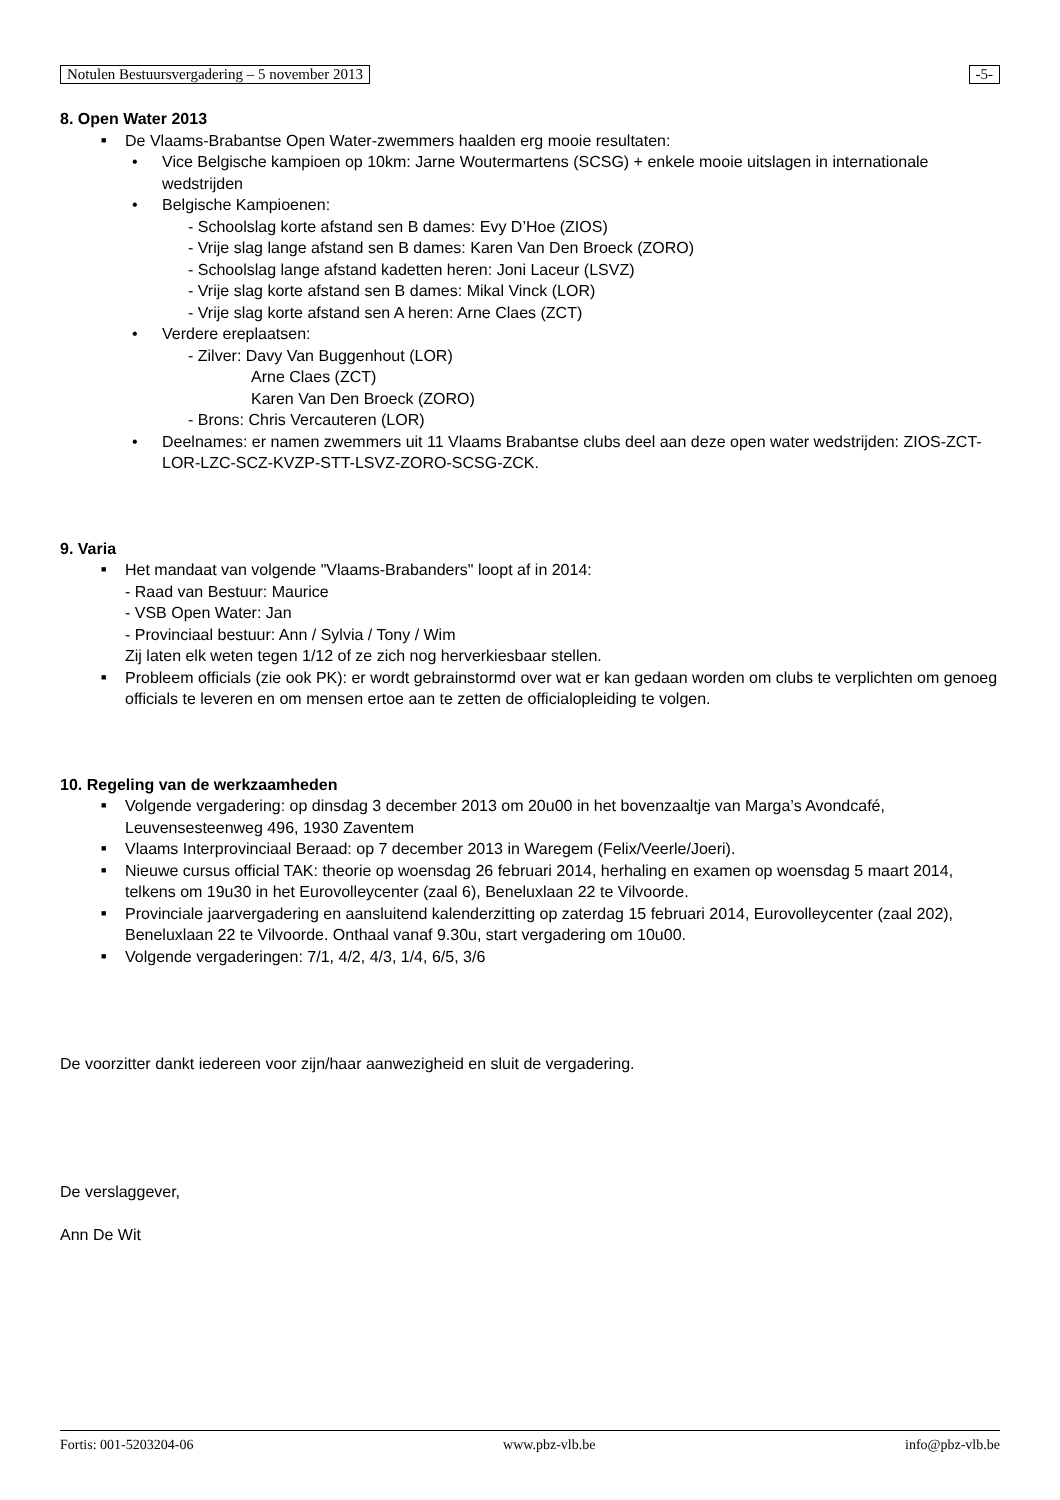Notulen Bestuursvergadering – 5 november 2013 -5-
8. Open Water 2013
■ De Vlaams-Brabantse Open Water-zwemmers haalden erg mooie resultaten:
• Vice Belgische kampioen op 10km: Jarne Woutermartens (SCSG) + enkele mooie uitslagen in internationale wedstrijden
• Belgische Kampioenen:
- Schoolslag korte afstand sen B dames: Evy D’Hoe (ZIOS)
- Vrije slag lange afstand sen B dames: Karen Van Den Broeck (ZORO)
- Schoolslag lange afstand kadetten heren: Joni Laceur (LSVZ)
- Vrije slag korte afstand sen B dames: Mikal Vinck (LOR)
- Vrije slag korte afstand sen A heren: Arne Claes (ZCT)
• Verdere ereplaatsen:
- Zilver: Davy Van Buggenhout (LOR)
Arne Claes (ZCT)
Karen Van Den Broeck (ZORO)
- Brons: Chris Vercauteren (LOR)
• Deelnames: er namen zwemmers uit 11 Vlaams Brabantse clubs deel aan deze open water wedstrijden: ZIOS-ZCT-LOR-LZC-SCZ-KVZP-STT-LSVZ-ZORO-SCSG-ZCK.
9. Varia
■ Het mandaat van volgende "Vlaams-Brabanders" loopt af in 2014:
- Raad van Bestuur: Maurice
- VSB Open Water: Jan
- Provinciaal bestuur: Ann / Sylvia / Tony / Wim
Zij laten elk weten tegen 1/12 of ze zich nog herverkiesbaar stellen.
■ Probleem officials (zie ook PK): er wordt gebrainstormd over wat er kan gedaan worden om clubs te verplichten om genoeg officials te leveren en om mensen ertoe aan te zetten de officialopleiding te volgen.
10. Regeling van de werkzaamheden
■ Volgende vergadering: op dinsdag 3 december 2013 om 20u00 in het bovenzaaltje van Marga’s Avondcafé, Leuvensesteenweg 496, 1930 Zaventem
■ Vlaams Interprovinciaal Beraad: op 7 december 2013 in Waregem (Felix/Veerle/Joeri).
■ Nieuwe cursus official TAK: theorie op woensdag 26 februari 2014, herhaling en examen op woensdag 5 maart 2014, telkens om 19u30 in het Eurovolleycenter (zaal 6), Beneluxlaan 22 te Vilvoorde.
■ Provinciale jaarvergadering en aansluitend kalenderzitting op zaterdag 15 februari 2014, Eurovolleycenter (zaal 202), Beneluxlaan 22 te Vilvoorde. Onthaal vanaf 9.30u, start vergadering om 10u00.
■ Volgende vergaderingen: 7/1, 4/2, 4/3, 1/4, 6/5, 3/6
De voorzitter dankt iedereen voor zijn/haar aanwezigheid en sluit de vergadering.
De verslaggever,
Ann De Wit
Fortis: 001-5203204-06 www.pbz-vlb.be info@pbz-vlb.be